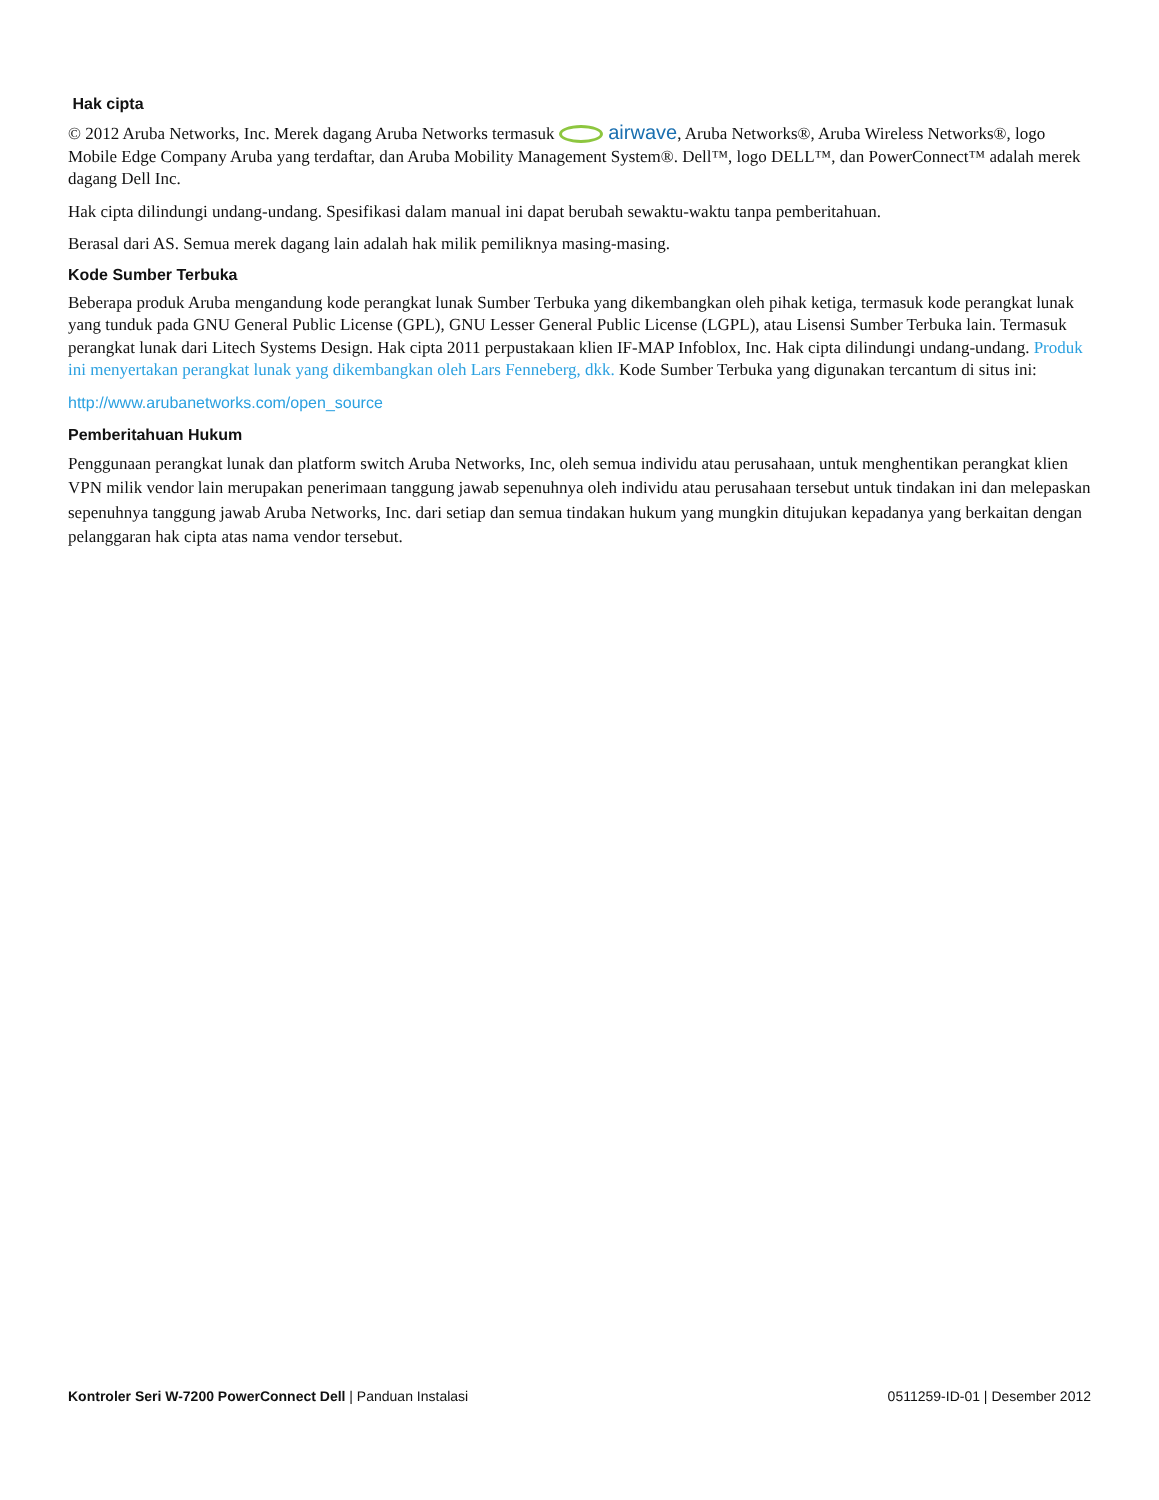Hak cipta
© 2012 Aruba Networks, Inc. Merek dagang Aruba Networks termasuk airwave, Aruba Networks®, Aruba Wireless Networks®, logo Mobile Edge Company Aruba yang terdaftar, dan Aruba Mobility Management System®. Dell™, logo DELL™, dan PowerConnect™ adalah merek dagang Dell Inc.
Hak cipta dilindungi undang-undang. Spesifikasi dalam manual ini dapat berubah sewaktu-waktu tanpa pemberitahuan.
Berasal dari AS. Semua merek dagang lain adalah hak milik pemiliknya masing-masing.
Kode Sumber Terbuka
Beberapa produk Aruba mengandung kode perangkat lunak Sumber Terbuka yang dikembangkan oleh pihak ketiga, termasuk kode perangkat lunak yang tunduk pada GNU General Public License (GPL), GNU Lesser General Public License (LGPL), atau Lisensi Sumber Terbuka lain. Termasuk perangkat lunak dari Litech Systems Design. Hak cipta 2011 perpustakaan klien IF-MAP Infoblox, Inc. Hak cipta dilindungi undang-undang. Produk ini menyertakan perangkat lunak yang dikembangkan oleh Lars Fenneberg, dkk. Kode Sumber Terbuka yang digunakan tercantum di situs ini:
http://www.arubanetworks.com/open_source
Pemberitahuan Hukum
Penggunaan perangkat lunak dan platform switch Aruba Networks, Inc, oleh semua individu atau perusahaan, untuk menghentikan perangkat klien VPN milik vendor lain merupakan penerimaan tanggung jawab sepenuhnya oleh individu atau perusahaan tersebut untuk tindakan ini dan melepaskan sepenuhnya tanggung jawab Aruba Networks, Inc. dari setiap dan semua tindakan hukum yang mungkin ditujukan kepadanya yang berkaitan dengan pelanggaran hak cipta atas nama vendor tersebut.
Kontroler Seri W-7200 PowerConnect Dell | Panduan Instalasi
0511259-ID-01 | Desember 2012